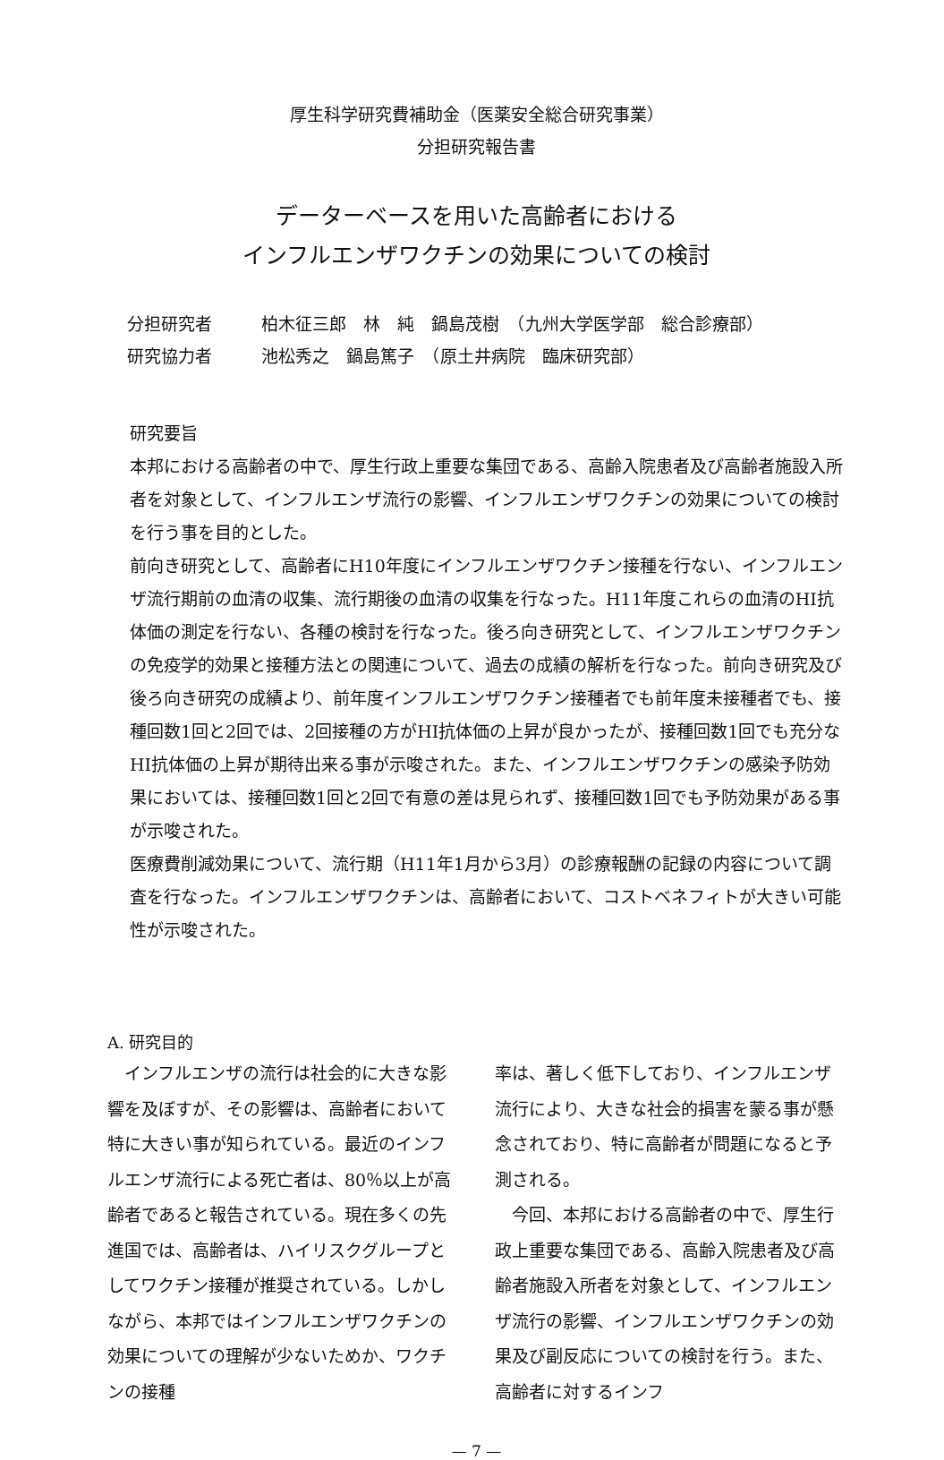厚生科学研究費補助金（医薬安全総合研究事業）
分担研究報告書
データーベースを用いた高齢者における
インフルエンザワクチンの効果についての検討
分担研究者 柏木征三郎　林　純　鍋島茂樹　（九州大学医学部　総合診療部）
研究協力者 池松秀之　鍋島篤子　（原土井病院　臨床研究部）
研究要旨
本邦における高齢者の中で、厚生行政上重要な集団である、高齢入院患者及び高齢者施設入所者を対象として、インフルエンザ流行の影響、インフルエンザワクチンの効果についての検討を行う事を目的とした。
前向き研究として、高齢者にH10年度にインフルエンザワクチン接種を行ない、インフルエンザ流行期前の血清の収集、流行期後の血清の収集を行なった。H11年度これらの血清のHI抗体価の測定を行ない、各種の検討を行なった。後ろ向き研究として、インフルエンザワクチンの免疫学的効果と接種方法との関連について、過去の成績の解析を行なった。前向き研究及び後ろ向き研究の成績より、前年度インフルエンザワクチン接種者でも前年度未接種者でも、接種回数1回と2回では、2回接種の方がHI抗体価の上昇が良かったが、接種回数1回でも充分なHI抗体価の上昇が期待出来る事が示唆された。また、インフルエンザワクチンの感染予防効果においては、接種回数1回と2回で有意の差は見られず、接種回数1回でも予防効果がある事が示唆された。
医療費削減効果について、流行期（H11年1月から3月）の診療報酬の記録の内容について調査を行なった。インフルエンザワクチンは、高齢者において、コストベネフィトが大きい可能性が示唆された。
A. 研究目的
　インフルエンザの流行は社会的に大きな影響を及ぼすが、その影響は、高齢者において特に大きい事が知られている。最近のインフルエンザ流行による死亡者は、80％以上が高齢者であると報告されている。現在多くの先進国では、高齢者は、ハイリスクグループとしてワクチン接種が推奨されている。しかしながら、本邦ではインフルエンザワクチンの効果についての理解が少ないためか、ワクチンの接種
率は、著しく低下しており、インフルエンザ流行により、大きな社会的損害を蒙る事が懸念されており、特に高齢者が問題になると予測される。
　今回、本邦における高齢者の中で、厚生行政上重要な集団である、高齢入院患者及び高齢者施設入所者を対象として、インフルエンザ流行の影響、インフルエンザワクチンの効果及び副反応についての検討を行う。また、高齢者に対するインフ
— 7 —